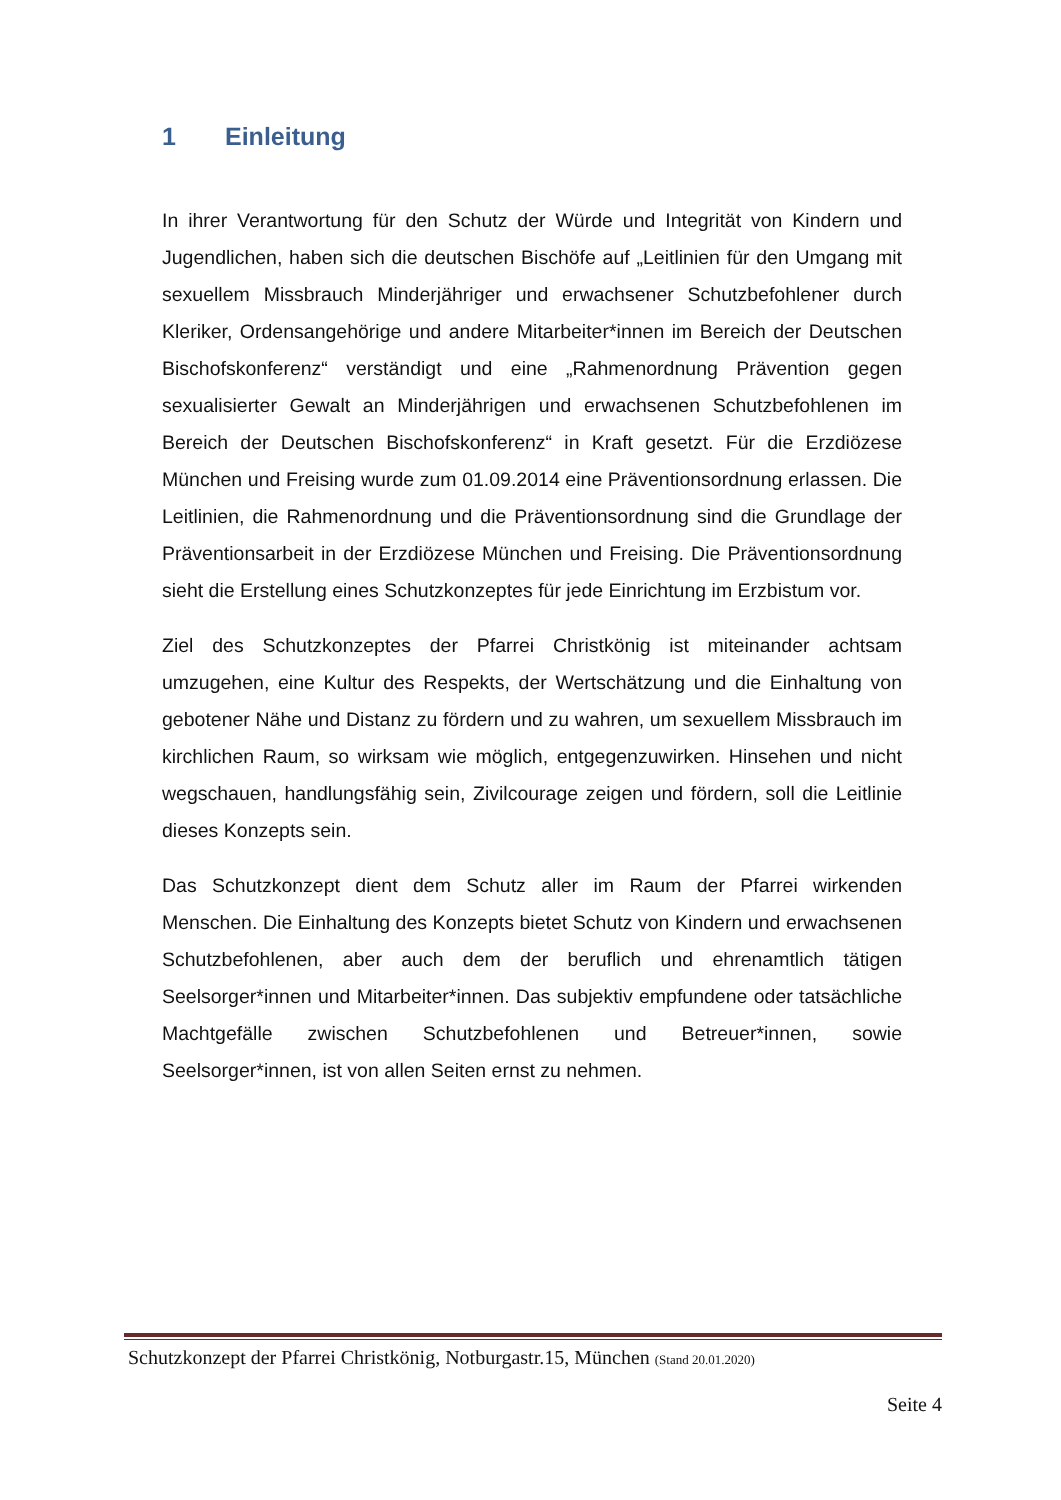1 Einleitung
In ihrer Verantwortung für den Schutz der Würde und Integrität von Kindern und Jugendlichen, haben sich die deutschen Bischöfe auf „Leitlinien für den Umgang mit sexuellem Missbrauch Minderjähriger und erwachsener Schutzbefohlener durch Kleriker, Ordensangehörige und andere Mitarbeiter*innen im Bereich der Deutschen Bischofskonferenz“ verständigt und eine „Rahmenordnung Prävention gegen sexualisierter Gewalt an Minderjährigen und erwachsenen Schutzbefohlenen im Bereich der Deutschen Bischofskonferenz“ in Kraft gesetzt. Für die Erzdiözese München und Freising wurde zum 01.09.2014 eine Präventionsordnung erlassen. Die Leitlinien, die Rahmenordnung und die Präventionsordnung sind die Grundlage der Präventionsarbeit in der Erzdiözese München und Freising. Die Präventionsordnung sieht die Erstellung eines Schutzkonzeptes für jede Einrichtung im Erzbistum vor.
Ziel des Schutzkonzeptes der Pfarrei Christkönig ist miteinander achtsam umzugehen, eine Kultur des Respekts, der Wertschätzung und die Einhaltung von gebotener Nähe und Distanz zu fördern und zu wahren, um sexuellem Missbrauch im kirchlichen Raum, so wirksam wie möglich, entgegenzuwirken. Hinsehen und nicht wegschauen, handlungsfähig sein, Zivilcourage zeigen und fördern, soll die Leitlinie dieses Konzepts sein.
Das Schutzkonzept dient dem Schutz aller im Raum der Pfarrei wirkenden Menschen. Die Einhaltung des Konzepts bietet Schutz von Kindern und erwachsenen Schutzbefohlenen, aber auch dem der beruflich und ehrenamtlich tätigen Seelsorger*innen und Mitarbeiter*innen. Das subjektiv empfundene oder tatsächliche Machtgefälle zwischen Schutzbefohlenen und Betreuer*innen, sowie Seelsorger*innen, ist von allen Seiten ernst zu nehmen.
Schutzkonzept der Pfarrei Christkönig, Notburgastr.15, München (Stand 20.01.2020)
Seite 4